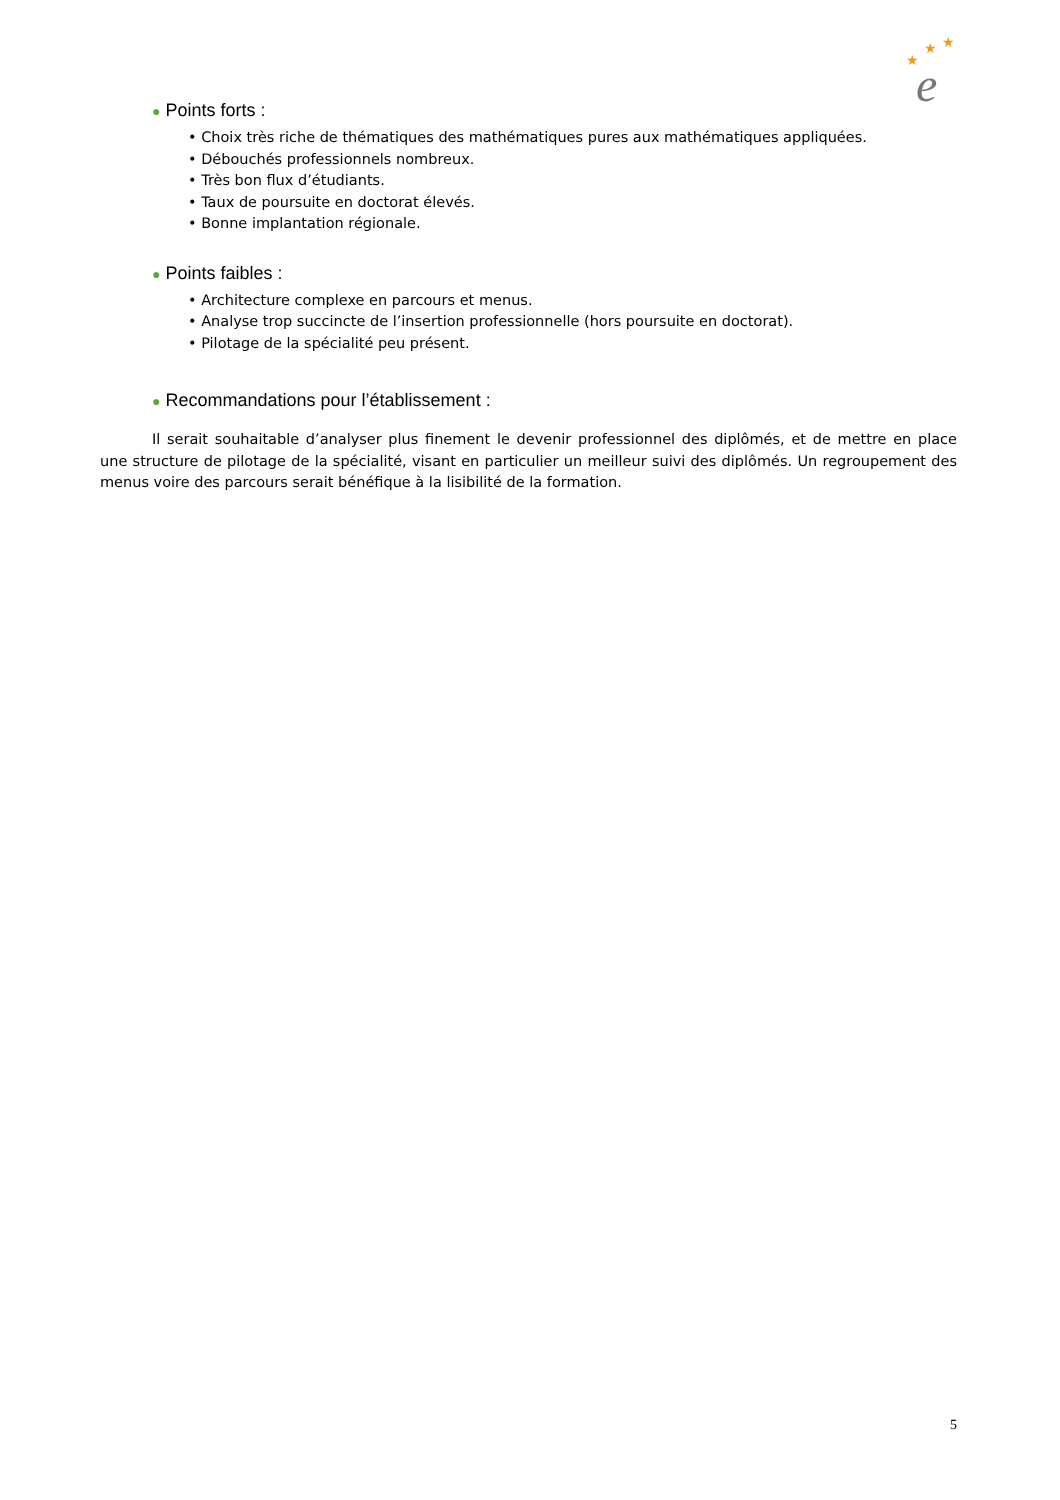★
★
★
e
● Points forts :
• Choix très riche de thématiques des mathématiques pures aux mathématiques appliquées.
• Débouchés professionnels nombreux.
• Très bon flux d’étudiants.
• Taux de poursuite en doctorat élevés.
• Bonne implantation régionale.
● Points faibles :
• Architecture complexe en parcours et menus.
• Analyse trop succincte de l’insertion professionnelle (hors poursuite en doctorat).
• Pilotage de la spécialité peu présent.
● Recommandations pour l’établissement :
Il serait souhaitable d’analyser plus finement le devenir professionnel des diplômés, et de mettre en place une structure de pilotage de la spécialité, visant en particulier un meilleur suivi des diplômés. Un regroupement des menus voire des parcours serait bénéfique à la lisibilité de la formation.
5